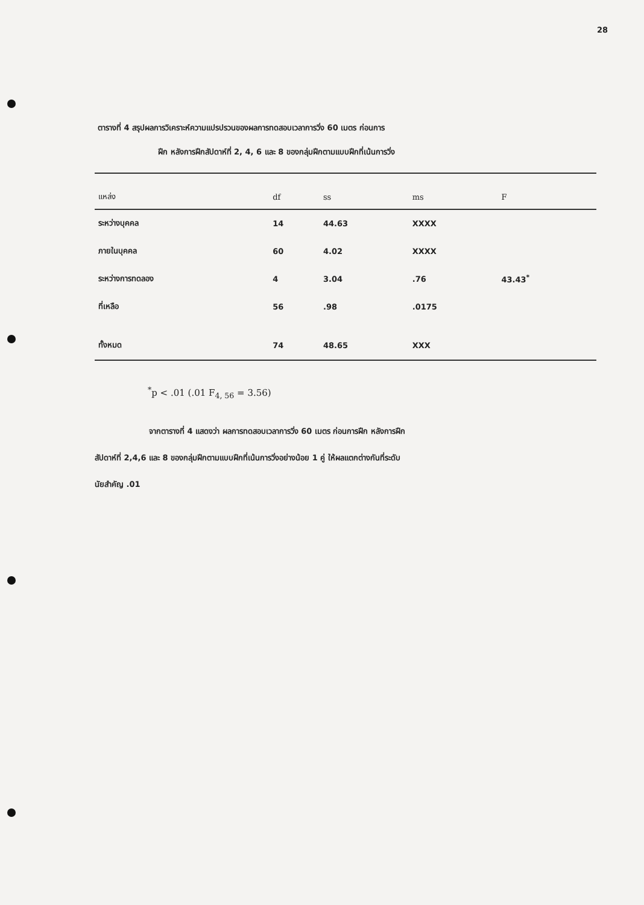28
ตารางที่ 4 สรุปผลการวิเคราะห์ความแปรปรวนของผลการทดสอบเวลาการวิ่ง 60 เมตร ก่อนการ
ฝึก หลังการฝึกสัปดาห์ที่ 2, 4, 6 และ 8 ของกลุ่มฝึกตามแบบฝึกที่เน้นการวิ่ง
| แหล่ง | df | ss | ms | F |
| --- | --- | --- | --- | --- |
| ระหว่างบุคคล | 14 | 44.63 | XXXX | |
| ภายในบุคคล | 60 | 4.02 | XXXX | |
| ระหว่างการทดลอง | 4 | 3.04 | .76 | 43.43<sup>*</sup> |
| ที่เหลือ | 56 | .98 | .0175 | |
| ทั้งหมด | 74 | 48.65 | XXX | |
<sup>*</sup> p < .01 (.01 F<sub>4, 56</sub> = 3.56)
จากตารางที่ 4 แสดงว่า ผลการทดสอบเวลาการวิ่ง 60 เมตร ก่อนการฝึก หลังการฝึก
สัปดาห์ที่ 2,4,6 และ 8 ของกลุ่มฝึกตามแบบฝึกที่เน้นการวิ่งอย่างน้อย 1 คู่ ให้ผลแตกต่างกันที่ระดับ
นัยสำคัญ .01